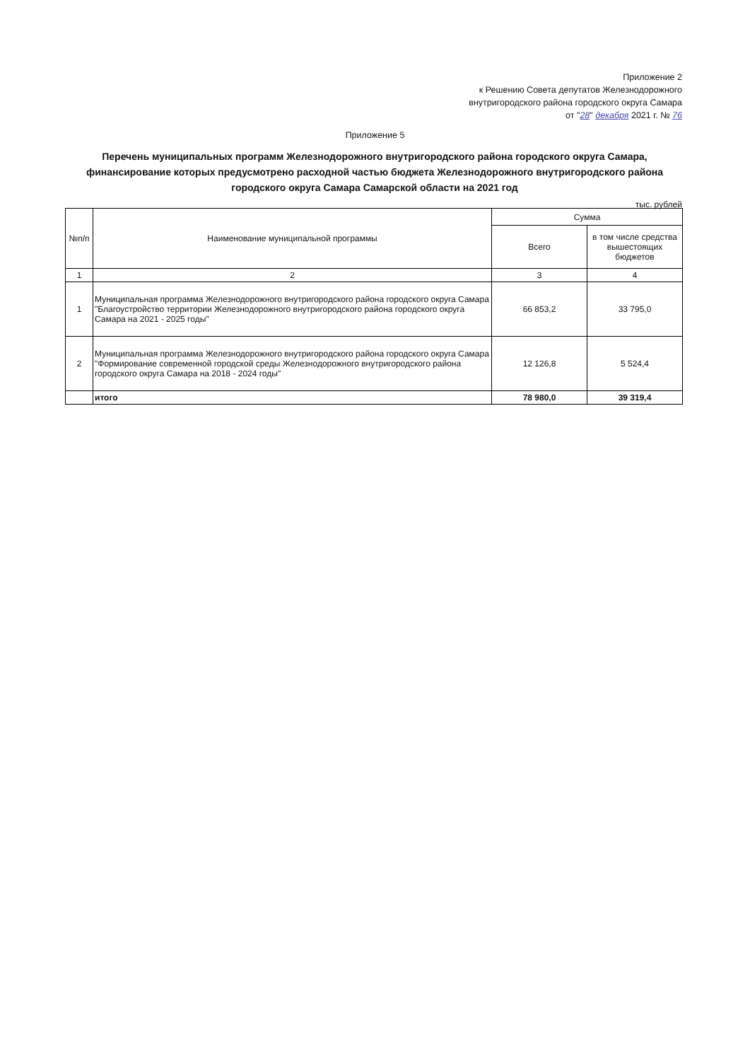Приложение 2
к Решению Совета депутатов Железнодорожного
внутригородского района городского округа Самара
от "28" декабря 2021 г. № 76
Приложение 5
Перечень муниципальных программ Железнодорожного внутригородского района городского округа Самара, финансирование которых предусмотрено расходной частью бюджета Железнодорожного внутригородского района городского округа Самара Самарской области на 2021 год
тыс. рублей
| №п/п | Наименование муниципальной программы | Сумма | |
| --- | --- | --- | --- |
| | | Всего | в том числе средства вышестоящих бюджетов |
| 1 | 2 | 3 | 4 |
| 1 | Муниципальная программа Железнодорожного внутригородского района городского округа Самара "Благоустройство территории Железнодорожного внутригородского района городского округа Самара на 2021 - 2025 годы" | 66 853,2 | 33 795,0 |
| 2 | Муниципальная программа Железнодорожного внутригородского района городского округа Самара "Формирование современной городской среды Железнодорожного внутригородского района городского округа Самара на 2018 - 2024 годы" | 12 126,8 | 5 524,4 |
| | итого | 78 980,0 | 39 319,4 |